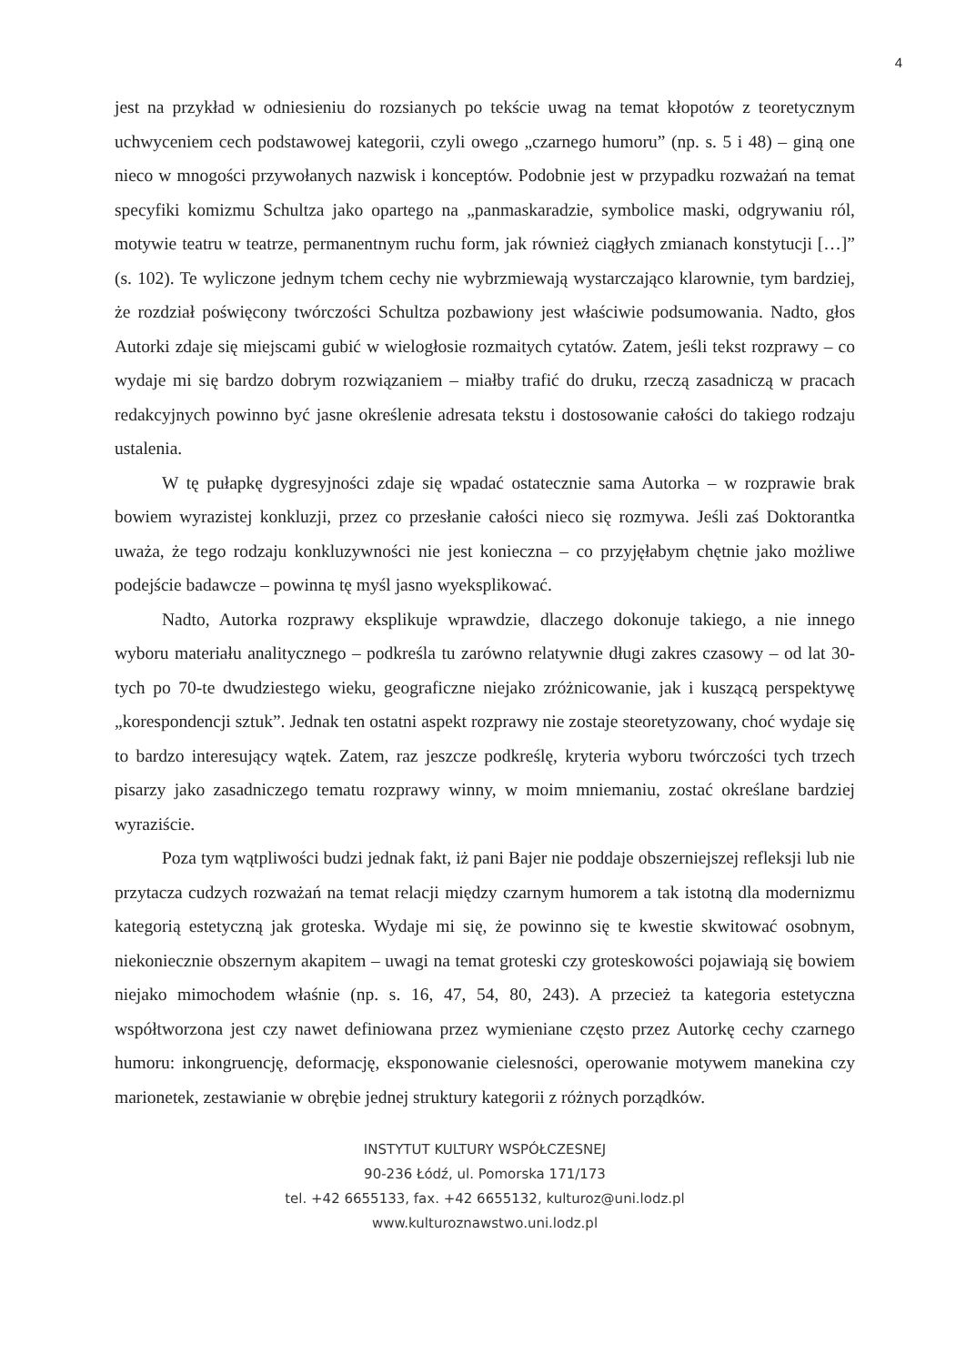4
jest na przykład w odniesieniu do rozsianych po tekście uwag na temat kłopotów z teoretycznym uchwyceniem cech podstawowej kategorii, czyli owego „czarnego humoru” (np. s. 5 i 48) – giną one nieco w mnogości przywołanych nazwisk i konceptów. Podobnie jest w przypadku rozważań na temat specyfiki komizmu Schultza jako opartego na „panmaskaradzie, symbolice maski, odgrywaniu ról, motywie teatru w teatrze, permanentnym ruchu form, jak również ciągłych zmianach konstytucji […]” (s. 102). Te wyliczone jednym tchem cechy nie wybrzmiewają wystarczająco klarownie, tym bardziej, że rozdział poświęcony twórczości Schultza pozbawiony jest właściwie podsumowania. Nadto, głos Autorki zdaje się miejscami gubić w wielogłosie rozmaitych cytatów. Zatem, jeśli tekst rozprawy – co wydaje mi się bardzo dobrym rozwiązaniem – miałby trafić do druku, rzeczą zasadniczą w pracach redakcyjnych powinno być jasne określenie adresata tekstu i dostosowanie całości do takiego rodzaju ustalenia.
W tę pułapkę dygresyjności zdaje się wpadać ostatecznie sama Autorka – w rozprawie brak bowiem wyrazistej konkluzji, przez co przesłanie całości nieco się rozmywa. Jeśli zaś Doktorantka uważa, że tego rodzaju konkluzywności nie jest konieczna – co przyjęłabym chętnie jako możliwe podejście badawcze – powinna tę myśl jasno wyeksplikować.
Nadto, Autorka rozprawy eksplikuje wprawdzie, dlaczego dokonuje takiego, a nie innego wyboru materiału analitycznego – podkreśla tu zarówno relatywnie długi zakres czasowy – od lat 30-tych po 70-te dwudziestego wieku, geograficzne niejako zróżnicowanie, jak i kuszącą perspektywę „korespondencji sztuk”. Jednak ten ostatni aspekt rozprawy nie zostaje steoretyzowany, choć wydaje się to bardzo interesujący wątek. Zatem, raz jeszcze podkreślę, kryteria wyboru twórczości tych trzech pisarzy jako zasadniczego tematu rozprawy winny, w moim mniemaniu, zostać określane bardziej wyraziście.
Poza tym wątpliwości budzi jednak fakt, iż pani Bajer nie poddaje obszerniejszej refleksji lub nie przytacza cudzych rozważań na temat relacji między czarnym humorem a tak istotną dla modernizmu kategorią estetyczną jak groteska. Wydaje mi się, że powinno się te kwestie skwitować osobnym, niekoniecznie obszernym akapitem – uwagi na temat groteski czy groteskowości pojawiają się bowiem niejako mimochodem właśnie (np. s. 16, 47, 54, 80, 243). A przecież ta kategoria estetyczna współtworzona jest czy nawet definiowana przez wymieniane często przez Autorkę cechy czarnego humoru: inkongruencję, deformację, eksponowanie cielesności, operowanie motywem manekina czy marionetek, zestawianie w obrębie jednej struktury kategorii z różnych porządków.
INSTYTUT KULTURY WSPÓŁCZESNEJ
90-236 Łódź, ul. Pomorska 171/173
tel. +42 6655133, fax. +42 6655132, kulturoz@uni.lodz.pl
www.kulturoznawstwo.uni.lodz.pl